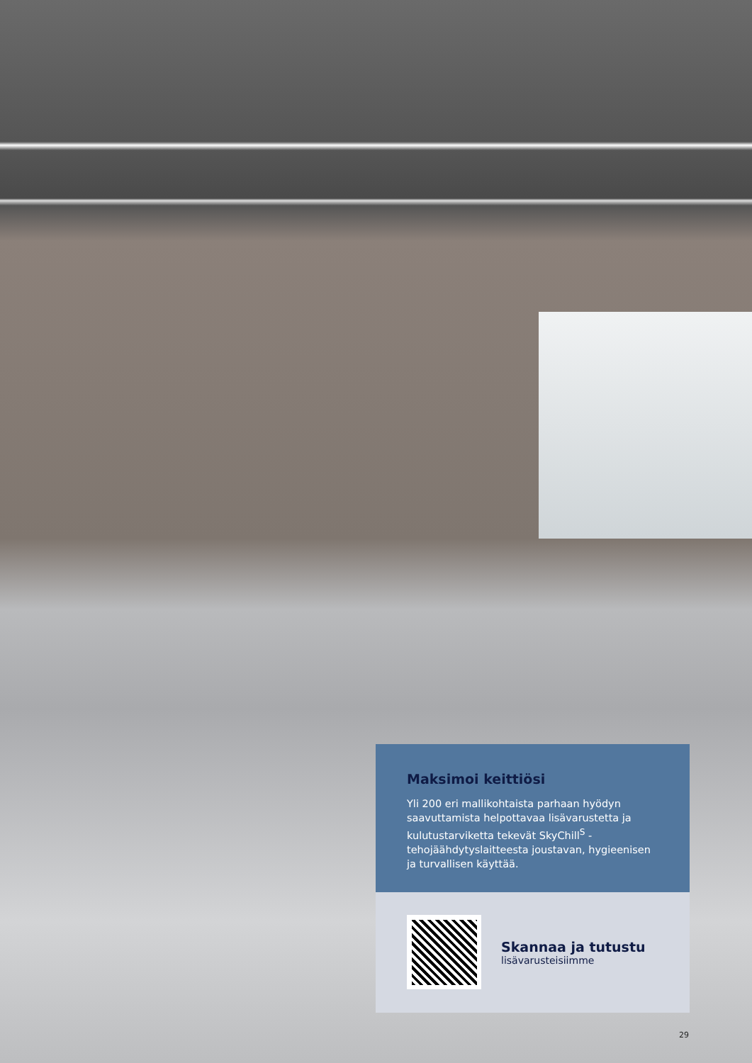Maksimoi keittiösi
Yli 200 eri mallikohtaista parhaan hyödyn saavuttamista helpottavaa lisävarustetta ja kulutustarviketta tekevät SkyChill<sup>S</sup> -tehojäähdytyslaitteesta joustavan, hygieenisen ja turvallisen käyttää.
Skannaa ja tutustu
lisävarusteisiimme
29